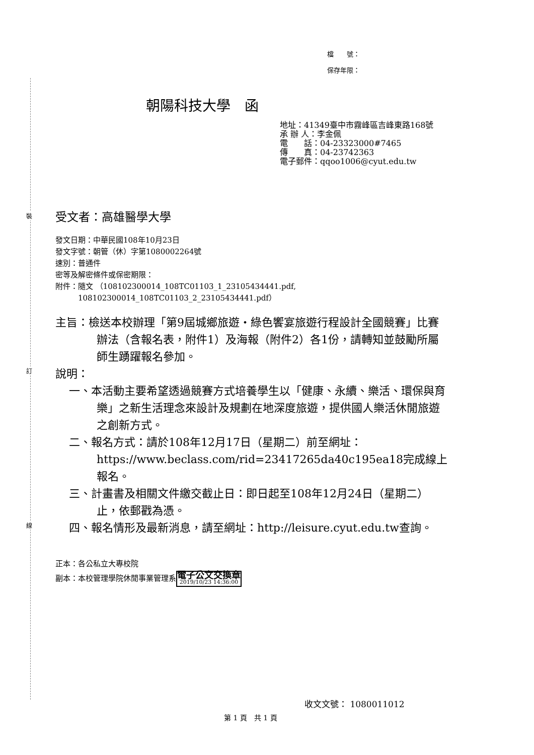裝
訂
線
檔　　號：
保存年限：
朝陽科技大學　函
地址：41349臺中市霧峰區吉峰東路168號
承 辦 人：李金佩
電　　話：04-23323000#7465
傳　　真：04-23742363
電子郵件：qqoo1006@cyut.edu.tw
受文者：高雄醫學大學
發文日期：中華民國108年10月23日
發文字號：朝管（休）字第1080002264號
速別：普通件
密等及解密條件或保密期限：
附件：隨文 （108102300014_108TC01103_1_23105434441.pdf,
　　　108102300014_108TC01103_2_23105434441.pdf）
主旨：檢送本校辦理「第9屆城鄉旅遊‧綠色饗宴旅遊行程設計全國競賽」比賽辦法（含報名表，附件1）及海報（附件2）各1份，請轉知並鼓勵所屬師生踴躍報名參加。
說明：
一、本活動主要希望透過競賽方式培養學生以「健康、永續、樂活、環保與育樂」之新生活理念來設計及規劃在地深度旅遊，提供國人樂活休閒旅遊之創新方式。
二、報名方式：請於108年12月17日（星期二）前至網址：https://www.beclass.com/rid=23417265da40c195ea18完成線上報名。
三、計畫書及相關文件繳交截止日：即日起至108年12月24日（星期二）止，依郵戳為憑。
四、報名情形及最新消息，請至網址：http://leisure.cyut.edu.tw查詢。
正本：各公私立大專校院
副本：本校管理學院休閒事業管理系電子公文交換章 2019/10/23 14:36:00
收文文號： 1080011012
第 1 頁　共 1 頁